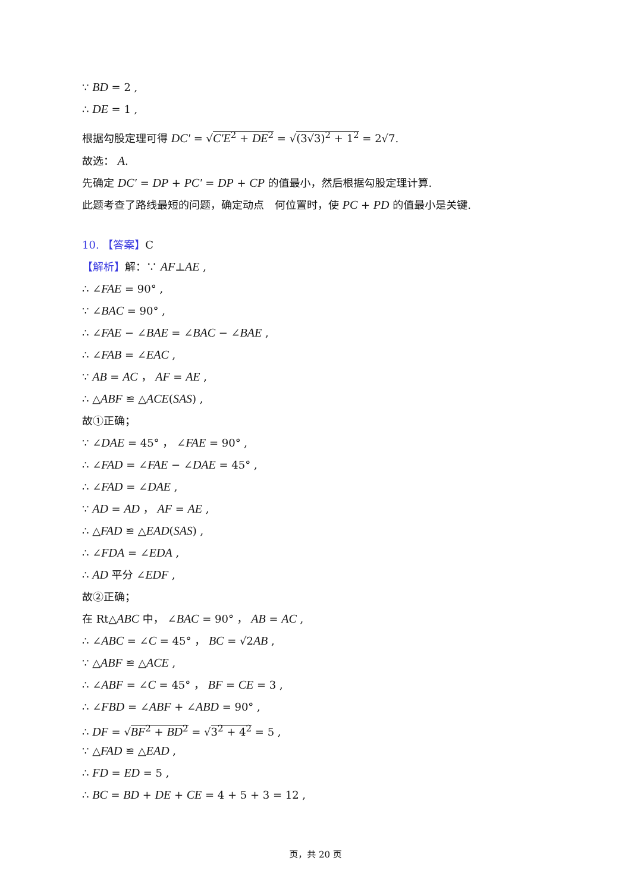∵ BD = 2 ,
∴ DE = 1 ,
根据勾股定理可得 DC′ = √C′E<sup>2</sup> + DE<sup>2</sup> = √(3√3)<sup>2</sup> + 1<sup>2</sup> = 2√7.
故选： A.
先确定 DC′ = DP + PC′ = DP + CP 的值最小，然后根据勾股定理计算.
此题考查了路线最短的问题，确定动点　何位置时，使 PC + PD 的值最小是关键.
10. 【答案】C
【解析】解：∵ AF⊥AE ,
∴ ∠FAE = 90° ,
∵ ∠BAC = 90° ,
∴ ∠FAE − ∠BAE = ∠BAC − ∠BAE ,
∴ ∠FAB = ∠EAC ,
∵ AB = AC ， AF = AE ,
∴ △ABF ≌ △ACE(SAS) ,
故①正确；
∵ ∠DAE = 45° ， ∠FAE = 90° ,
∴ ∠FAD = ∠FAE − ∠DAE = 45° ,
∴ ∠FAD = ∠DAE ,
∵ AD = AD ， AF = AE ,
∴ △FAD ≌ △EAD(SAS) ,
∴ ∠FDA = ∠EDA ,
∴ AD 平分 ∠EDF ,
故②正确；
在 Rt△ABC 中， ∠BAC = 90° ， AB = AC ,
∴ ∠ABC = ∠C = 45° ， BC = √2AB ,
∵ △ABF ≌ △ACE ,
∴ ∠ABF = ∠C = 45° ， BF = CE = 3 ,
∴ ∠FBD = ∠ABF + ∠ABD = 90° ,
∴ DF = √BF<sup>2</sup> + BD<sup>2</sup> = √3<sup>2</sup> + 4<sup>2</sup> = 5 ,
∵ △FAD ≌ △EAD ,
∴ FD = ED = 5 ,
∴ BC = BD + DE + CE = 4 + 5 + 3 = 12 ,
页，共 20 页